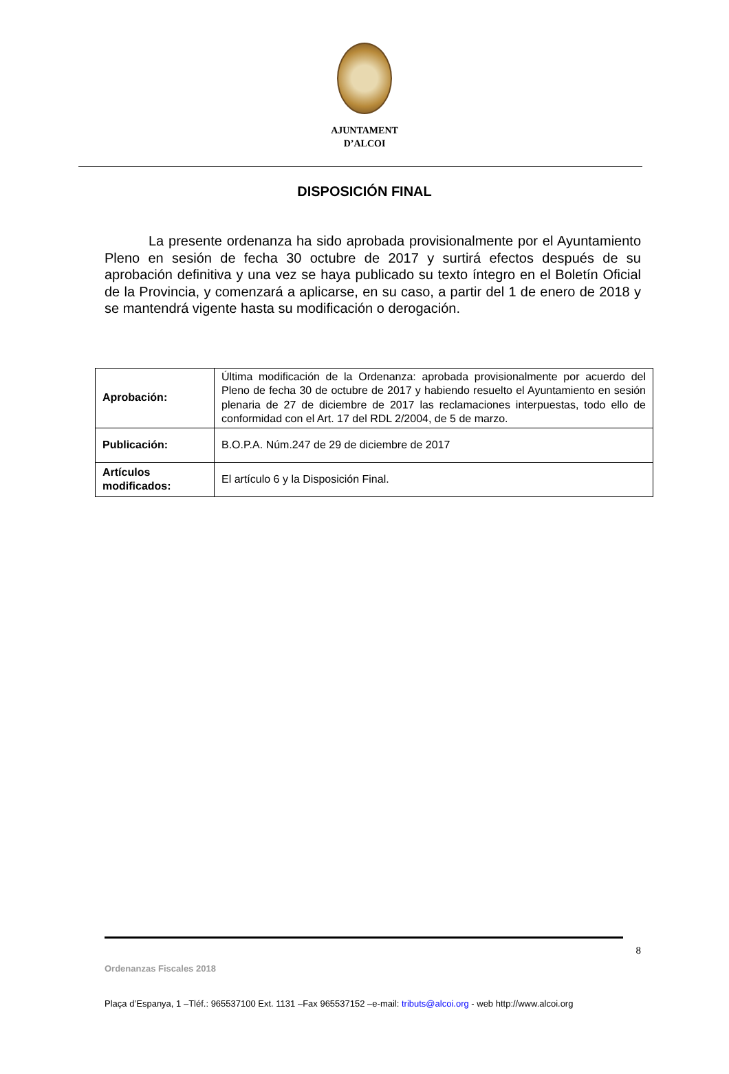AJUNTAMENT
D’ALCOI
DISPOSICIÓN FINAL
La presente ordenanza ha sido aprobada provisionalmente por el Ayuntamiento Pleno en sesión de fecha 30 octubre de 2017 y surtirá efectos después de su aprobación definitiva y una vez se haya publicado su texto íntegro en el Boletín Oficial de la Provincia, y comenzará a aplicarse, en su caso, a partir del 1 de enero de 2018 y se mantendrá vigente hasta su modificación o derogación.
| Aprobación: | Última modificación de la Ordenanza: aprobada provisionalmente por acuerdo del Pleno de fecha 30 de octubre de 2017 y habiendo resuelto el Ayuntamiento en sesión plenaria de 27 de diciembre de 2017 las reclamaciones interpuestas, todo ello de conformidad con el Art. 17 del RDL 2/2004, de 5 de marzo. |
| Publicación: | B.O.P.A. Núm.247 de 29 de diciembre de 2017 |
| Artículos modificados: | El artículo 6 y la Disposición Final. |
8
Ordenanzas Fiscales 2018
Plaça d’Espanya, 1 –Tléf.: 965537100 Ext. 1131 –Fax 965537152 –e-mail: tributs@alcoi.org - web http://www.alcoi.org